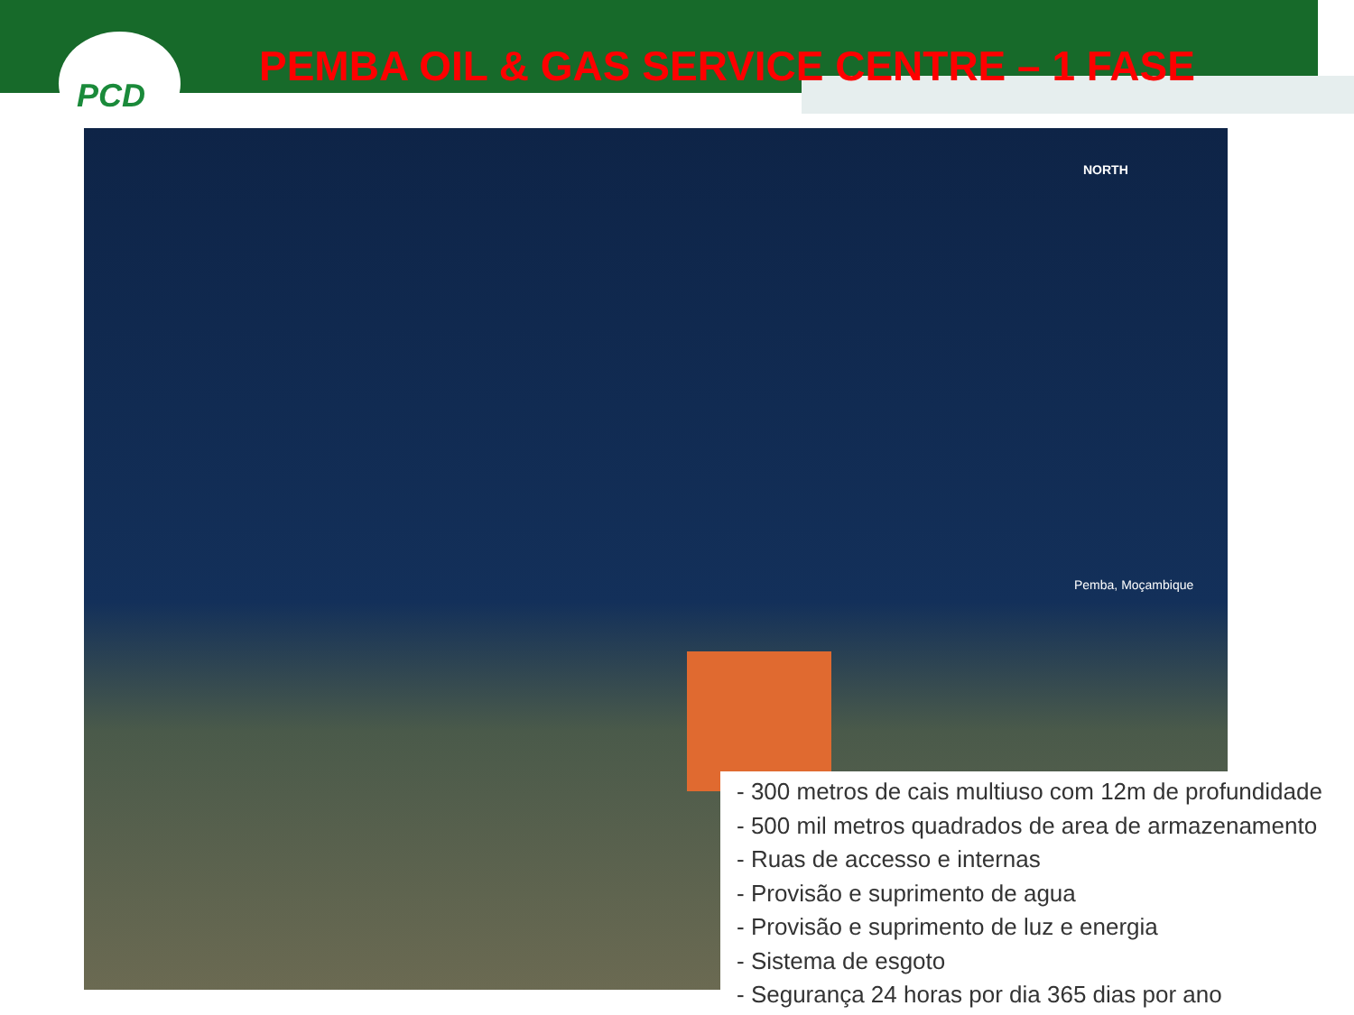PCD
PEMBA OIL & GAS SERVICE CENTRE – 1 FASE
NORTH
Pemba, Moçambique
- 300 metros de cais multiuso com 12m de profundidade
- 500 mil metros quadrados de area de armazenamento
- Ruas de accesso e internas
- Provisão e suprimento de agua
- Provisão e suprimento de luz e energia
- Sistema de esgoto
- Segurança 24 horas por dia 365 dias por ano